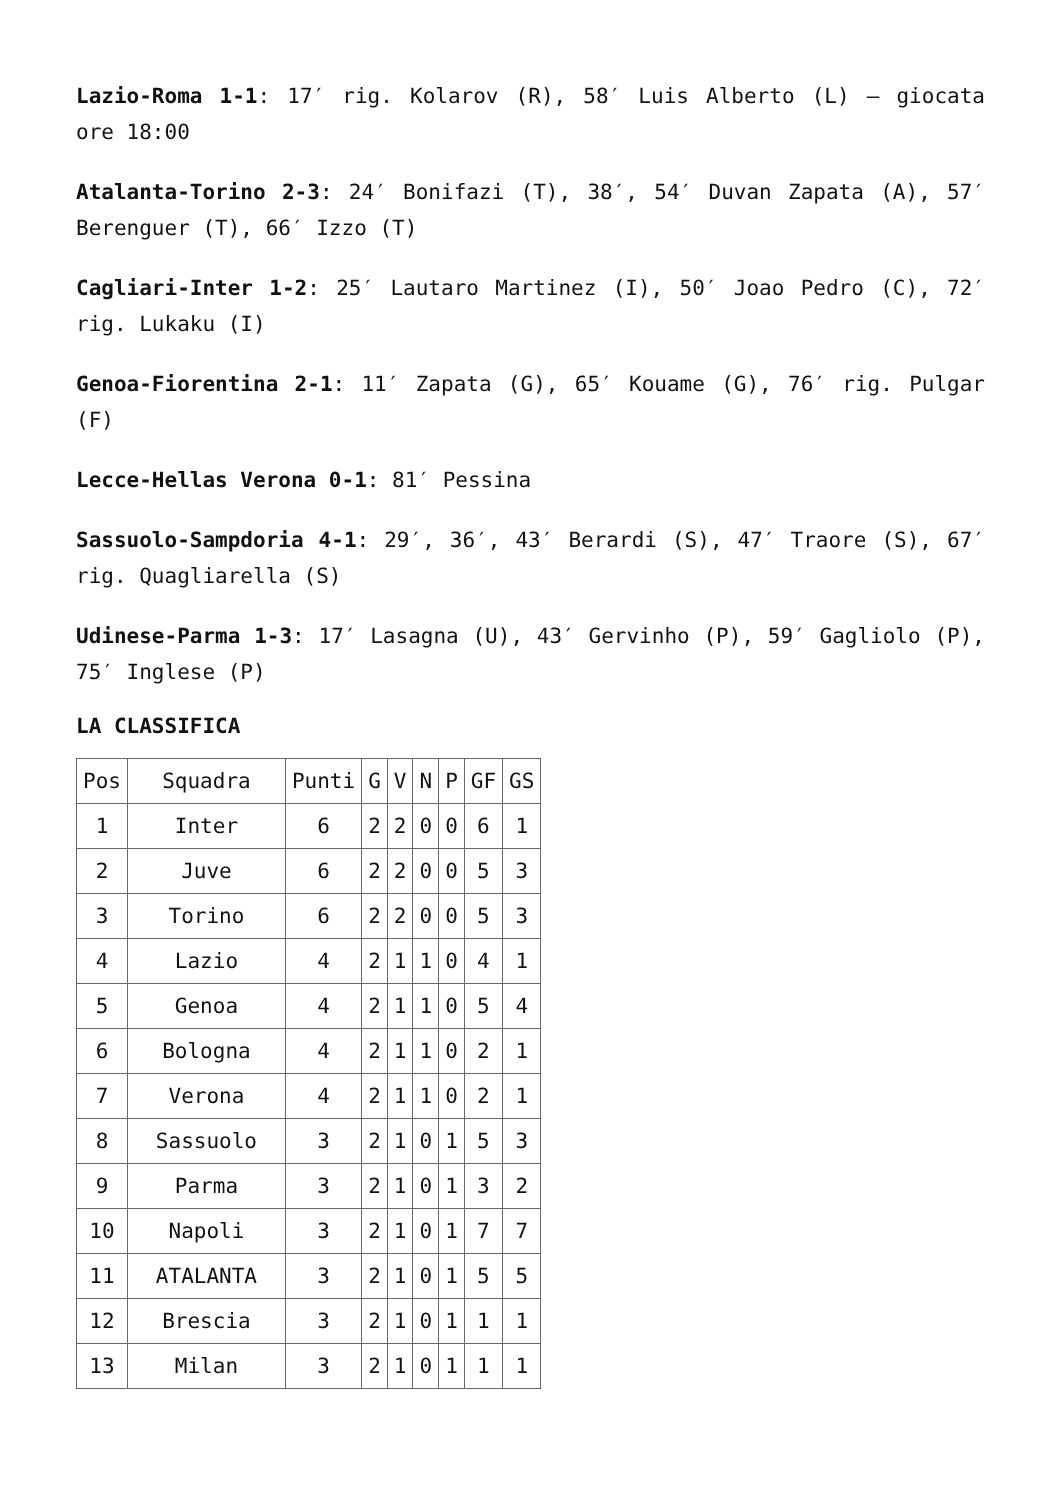Lazio-Roma 1-1: 17′ rig. Kolarov (R), 58′ Luis Alberto (L) – giocata ore 18:00
Atalanta-Torino 2-3: 24′ Bonifazi (T), 38′, 54′ Duvan Zapata (A), 57′ Berenguer (T), 66′ Izzo (T)
Cagliari-Inter 1-2: 25′ Lautaro Martinez (I), 50′ Joao Pedro (C), 72′ rig. Lukaku (I)
Genoa-Fiorentina 2-1: 11′ Zapata (G), 65′ Kouame (G), 76′ rig. Pulgar (F)
Lecce-Hellas Verona 0-1: 81′ Pessina
Sassuolo-Sampdoria 4-1: 29′, 36′, 43′ Berardi (S), 47′ Traore (S), 67′ rig. Quagliarella (S)
Udinese-Parma 1-3: 17′ Lasagna (U), 43′ Gervinho (P), 59′ Gagliolo (P), 75′ Inglese (P)
LA CLASSIFICA
| Pos | Squadra | Punti | G | V | N | P | GF | GS |
| 1 | Inter | 6 | 2 | 2 | 0 | 0 | 6 | 1 |
| 2 | Juve | 6 | 2 | 2 | 0 | 0 | 5 | 3 |
| 3 | Torino | 6 | 2 | 2 | 0 | 0 | 5 | 3 |
| 4 | Lazio | 4 | 2 | 1 | 1 | 0 | 4 | 1 |
| 5 | Genoa | 4 | 2 | 1 | 1 | 0 | 5 | 4 |
| 6 | Bologna | 4 | 2 | 1 | 1 | 0 | 2 | 1 |
| 7 | Verona | 4 | 2 | 1 | 1 | 0 | 2 | 1 |
| 8 | Sassuolo | 3 | 2 | 1 | 0 | 1 | 5 | 3 |
| 9 | Parma | 3 | 2 | 1 | 0 | 1 | 3 | 2 |
| 10 | Napoli | 3 | 2 | 1 | 0 | 1 | 7 | 7 |
| 11 | ATALANTA | 3 | 2 | 1 | 0 | 1 | 5 | 5 |
| 12 | Brescia | 3 | 2 | 1 | 0 | 1 | 1 | 1 |
| 13 | Milan | 3 | 2 | 1 | 0 | 1 | 1 | 1 |